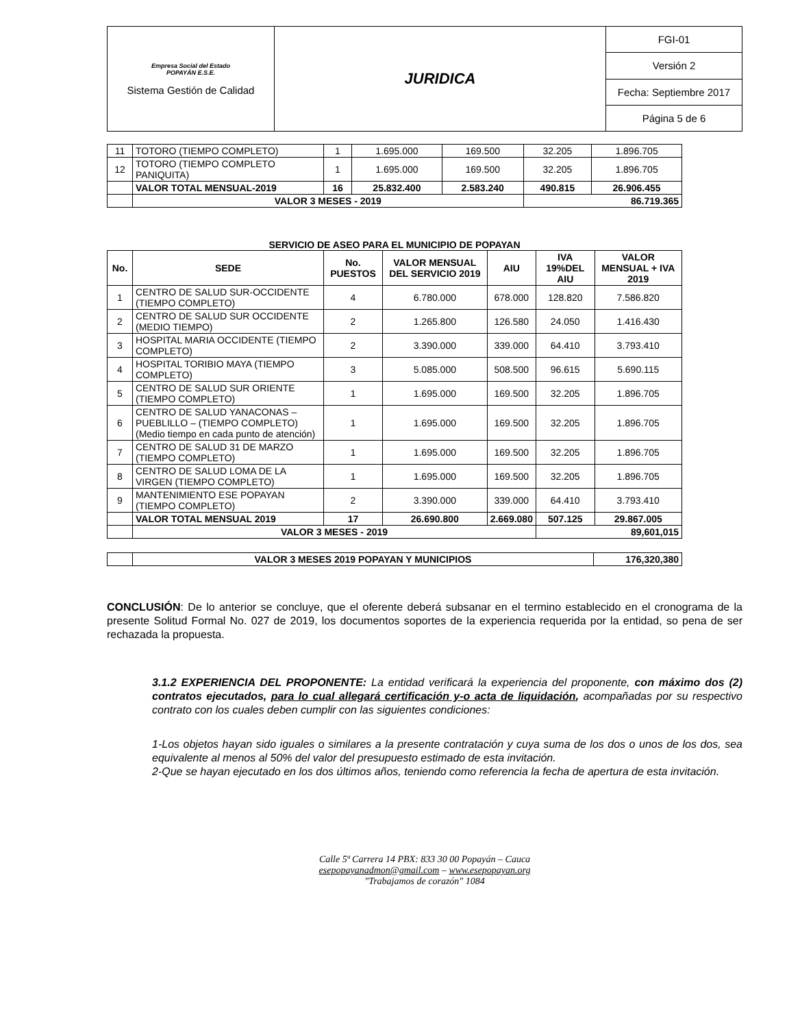| Empresa Social del Estado POPAYÁN E.S.E. Sistema Gestión de Calidad | JURIDICA | FGI-01 |
| | | Versión 2 |
| | | Fecha: Septiembre 2017 |
| | | Página 5 de 6 |
| 11 | TOTORO (TIEMPO COMPLETO) | 1 | 1.695.000 | 169.500 | 32.205 | 1.896.705 |
| 12 | TOTORO (TIEMPO COMPLETO PANIQUITA) | 1 | 1.695.000 | 169.500 | 32.205 | 1.896.705 |
| | VALOR TOTAL MENSUAL-2019 | 16 | 25.832.400 | 2.583.240 | 490.815 | 26.906.455 |
| | VALOR 3 MESES - 2019 | | | | 86.719.365 | |
SERVICIO DE ASEO PARA EL MUNICIPIO DE POPAYAN
| No. | SEDE | No. PUESTOS | VALOR MENSUAL DEL SERVICIO 2019 | AIU | IVA 19%DEL AIU | VALOR MENSUAL + IVA 2019 |
| --- | --- | --- | --- | --- | --- | --- |
| 1 | CENTRO DE SALUD SUR-OCCIDENTE (TIEMPO COMPLETO) | 4 | 6.780.000 | 678.000 | 128.820 | 7.586.820 |
| 2 | CENTRO DE SALUD SUR OCCIDENTE (MEDIO TIEMPO) | 2 | 1.265.800 | 126.580 | 24.050 | 1.416.430 |
| 3 | HOSPITAL MARIA OCCIDENTE (TIEMPO COMPLETO) | 2 | 3.390.000 | 339.000 | 64.410 | 3.793.410 |
| 4 | HOSPITAL TORIBIO MAYA (TIEMPO COMPLETO) | 3 | 5.085.000 | 508.500 | 96.615 | 5.690.115 |
| 5 | CENTRO DE SALUD SUR ORIENTE (TIEMPO COMPLETO) | 1 | 1.695.000 | 169.500 | 32.205 | 1.896.705 |
| 6 | CENTRO DE SALUD YANACONAS – PUEBLILLO – (TIEMPO COMPLETO) (Medio tiempo en cada punto de atención) | 1 | 1.695.000 | 169.500 | 32.205 | 1.896.705 |
| 7 | CENTRO DE SALUD 31 DE MARZO (TIEMPO COMPLETO) | 1 | 1.695.000 | 169.500 | 32.205 | 1.896.705 |
| 8 | CENTRO DE SALUD LOMA DE LA VIRGEN (TIEMPO COMPLETO) | 1 | 1.695.000 | 169.500 | 32.205 | 1.896.705 |
| 9 | MANTENIMIENTO ESE POPAYAN (TIEMPO COMPLETO) | 2 | 3.390.000 | 339.000 | 64.410 | 3.793.410 |
| | VALOR TOTAL MENSUAL 2019 | 17 | 26.690.800 | 2.669.080 | 507.125 | 29.867.005 |
| | VALOR 3 MESES - 2019 | | | | 89,601,015 | |
| | VALOR 3 MESES 2019 POPAYAN Y MUNICIPIOS | 176,320,380 |
CONCLUSIÓN: De lo anterior se concluye, que el oferente deberá subsanar en el termino establecido en el cronograma de la presente Solitud Formal No. 027 de 2019, los documentos soportes de la experiencia requerida por la entidad, so pena de ser rechazada la propuesta.
3.1.2 EXPERIENCIA DEL PROPONENTE: La entidad verificará la experiencia del proponente, con máximo dos (2) contratos ejecutados, para lo cual allegará certificación y-o acta de liquidación, acompañadas por su respectivo contrato con los cuales deben cumplir con las siguientes condiciones:
1-Los objetos hayan sido iguales o similares a la presente contratación y cuya suma de los dos o unos de los dos, sea equivalente al menos al 50% del valor del presupuesto estimado de esta invitación.
2-Que se hayan ejecutado en los dos últimos años, teniendo como referencia la fecha de apertura de esta invitación.
Calle 5ª Carrera 14 PBX: 833 30 00 Popayán – Cauca
esepopayanadmon@gmail.com – www.esepopayan.org
"Trabajamos de corazón" 1084